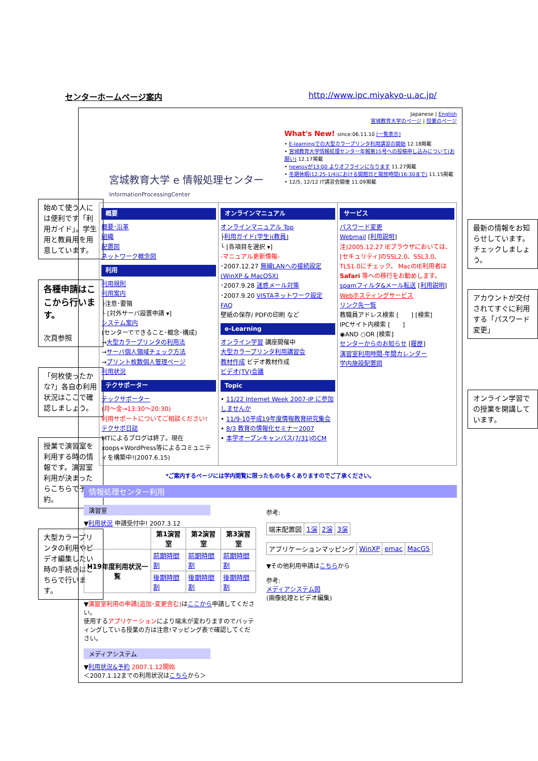センターホームページ案内 http://www.ipc.miyakyo-u.ac.jp/
始めて使う人には便利です「利用ガイド」。学生用と教員用を用意しています。
各種申請はここから行います。
次頁参照
「何枚使ったかな?」各自の利用状況はここで確認しましょう。
授業で演習室を利用する時の情報です。演習室利用が決まったらこちらで予約。
大型カラープリンタの利用やビデオ編集したい時の手続きはこちらで行います。
宮城教育大学 e 情報処理センター
InformationProcessingCenter
Japanese | English
宮城教育大学のページ | 授業のページ
What's New! since:06.11.10 [一覧表示]
• E-learningでの大型カラープリンタ利用講習の開始 12.18掲載
• 宮城教育大学情報処理センター年報第15号への投稿申し込みについて(お願い) 12.17掲載
• newssvが13:00 よりオフラインになります 11.27掲載
• 冬期休暇(12.25-1/4)における開館日と開放時間(16:30まで) 11.15掲載
• 12/5, 12/12 IT講習会開催 11.09掲載
概要
概要･沿革
組織
配置図
ネットワーク概念図
利用
利用規則
利用案内
├注意･要領
└ [対外サーバ設置申請 ▾]
システム案内
(センターでできること･概念･構成)
→大型カラープリンタの利用法
→サーバ個人領域チェック方法
→プリント枚数個人管理ページ
利用状況
テクサポーター
テックサポーター
(月～金→13:30～20:30)
利用サポートについてご相談ください!
テクサポ日誌
MTによるブログは終了。現在xoops+WordPress等によるコミュニティを構築中!(2007.6.15)
オンラインマニュアル
オンラインマニュアル Top
├利用ガイド(学生)(教員)
└ [各項目を選択 ▾]
-マニュアル更新情報-
･2007.12.27 無線LANへの接続設定(WinXP & MacOSX)
･2007.9.28 迷惑メール対策
･2007.9.20 VISTAネットワーク設定
FAQ
壁紙の保存/ PDFの印刷 など
e-Learning
オンライン学習 講座開催中
大型カラープリンタ利用講習会
教材作成 ビデオ教材作成
ビデオ(TV)会議
Topic
• 11/22 Internet Week 2007-IP に参加しませんか
• 11/9-10平成19年度情報教育研究集会
• 8/3 教育の情報化セミナー2007
• 本学オープンキャンパス(7/31)のCM
サービス
パスワード変更
Webmail [利用説明]
注)2005.12.27 IEブラウザにおいては、[セキュリティ]のSSL2.0、SSL3.0、TLS1.0にチェック。 MacのIE利用者はSafari 等への移行をお勧めします。
spamフィルタ&メール転送 [利用説明]
Webホスティングサービス
リンク先一覧
教職員アドレス検索 [　　] [検索]
IPCサイト内検索 [　　]
◉AND ○OR [検索]
センターからのお知らせ [履歴]
演習室利用時間-年間カレンダー
学内施設配置図
*ご案内するページには学内閲覧に限ったものも多くありますのでご了承ください。
情報処理センター利用
演習室
▼利用状況 申請受付中! 2007.3.12
| | 第1演習室 | 第2演習室 | 第3演習室 |
| --- | --- | --- | --- |
| H19年度利用状況一覧 | 前期時間割 | 前期時間割 | 前期時間割 |
| | 後期時間割 | 後期時間割 | 後期時間割 |
▼演習室利用の申請(追加･変更含む) はここから申請してください。
使用するアプリケーションにより端末が変わりますのでバッティングしている授業の方は注意!マッピング表で確認してください。
メディアシステム
▼利用状況&予約 2007.1.12開始
＜2007.1.12までの利用状況はこちらから＞
参考:
| 端末配置図 | 1演 | 2演 | 3演 |
| アプリケーションマッピング | WinXP | emac | MacG5 |
▼その他利用申請はこちらから
参考:
メディアシステム図
(画像処理とビデオ編集)
最新の情報をお知らせしています。チェックしましょう。
アカウントが交付されてすぐに利用する「パスワード変更」
オンライン学習での授業を開講しています。